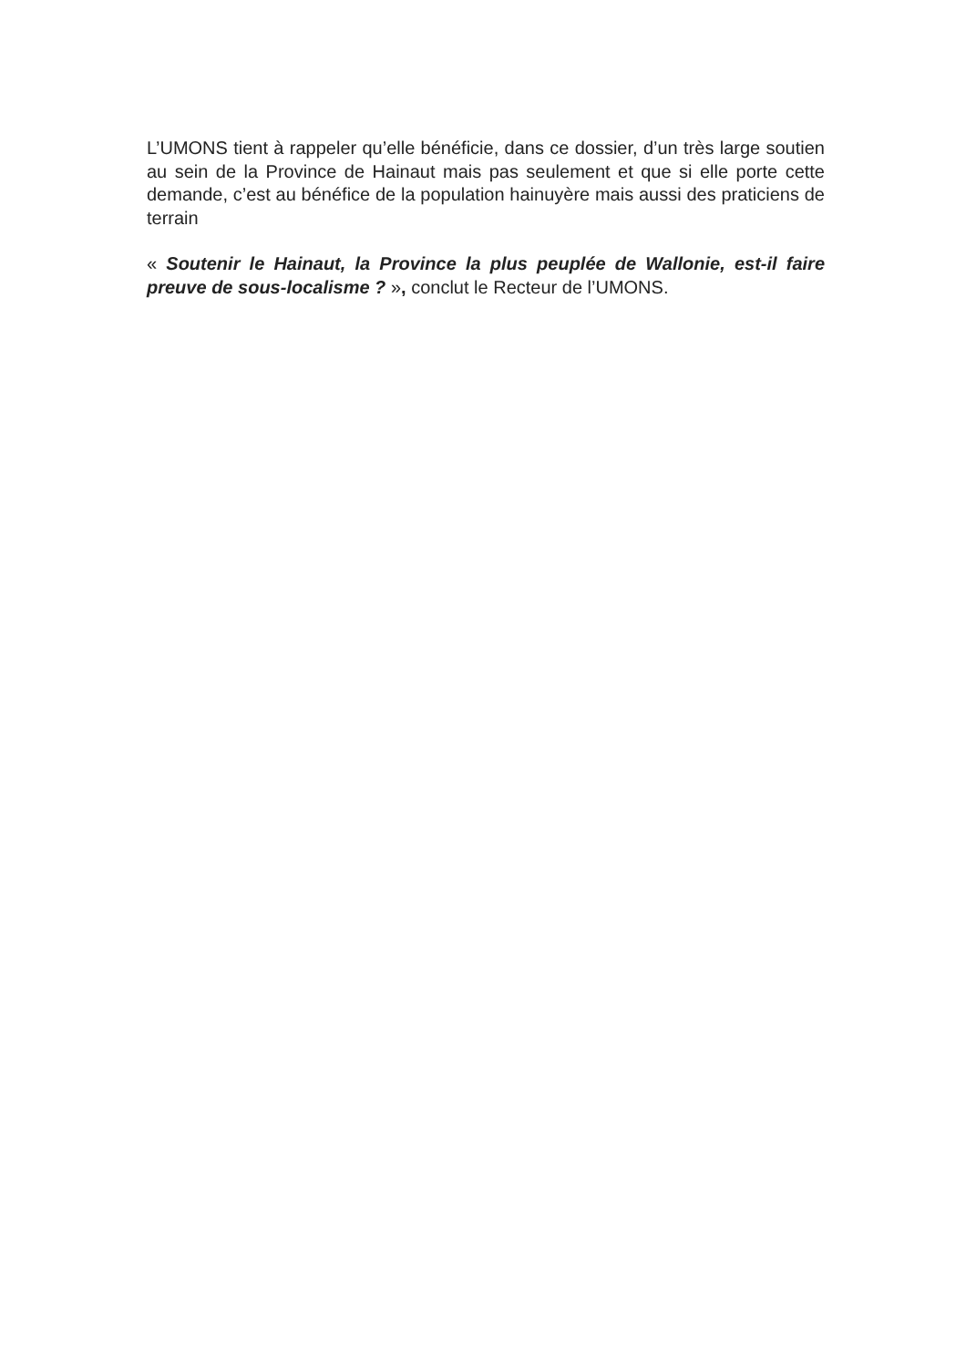L’UMONS tient à rappeler qu’elle bénéficie, dans ce dossier, d’un très large soutien au sein de la Province de Hainaut mais pas seulement et que si elle porte cette demande, c’est au bénéfice de la population hainuyère mais aussi des praticiens de terrain
« Soutenir le Hainaut, la Province la plus peuplée de Wallonie, est-il faire preuve de sous-localisme ? », conclut le Recteur de l’UMONS.